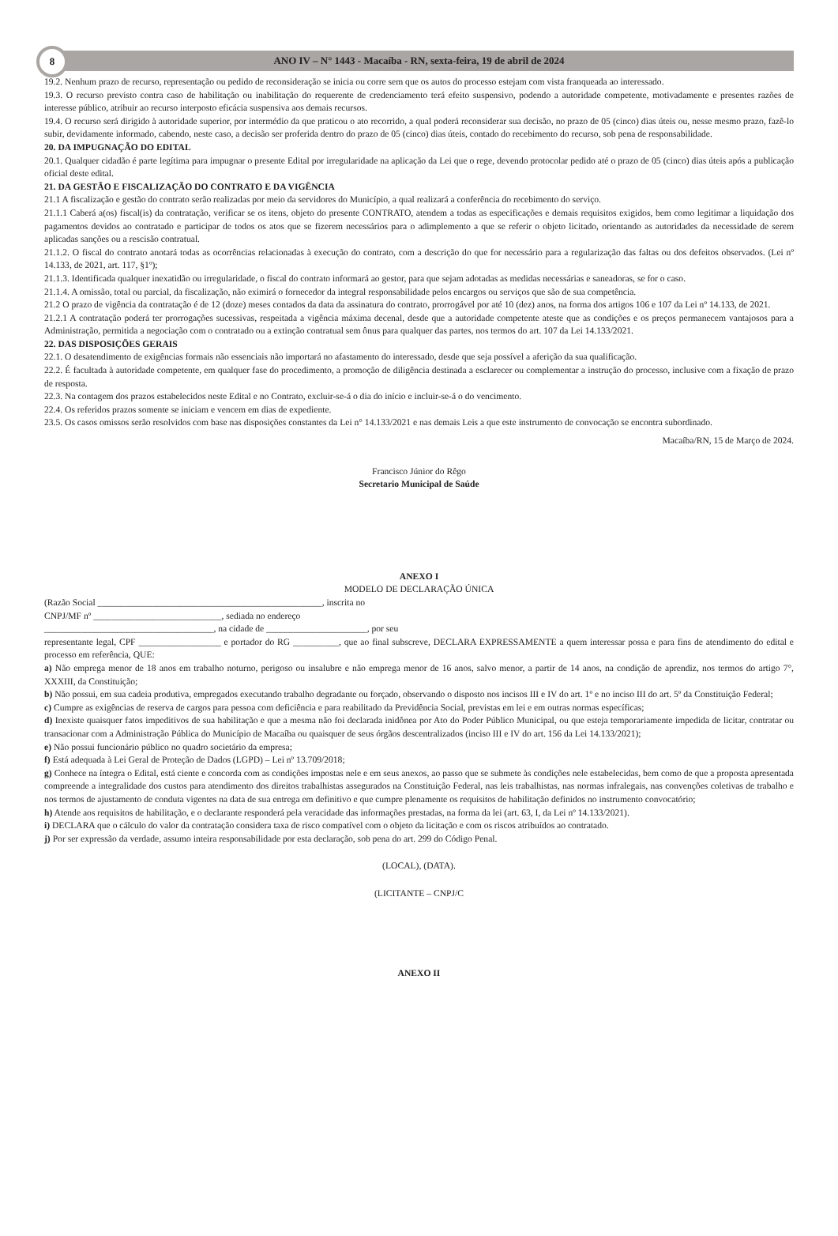8 ANO IV – N° 1443 - Macaíba - RN, sexta-feira, 19 de abril de 2024
19.2. Nenhum prazo de recurso, representação ou pedido de reconsideração se inicia ou corre sem que os autos do processo estejam com vista franqueada ao interessado.
19.3. O recurso previsto contra caso de habilitação ou inabilitação do requerente de credenciamento terá efeito suspensivo, podendo a autoridade competente, motivadamente e presentes razões de interesse público, atribuir ao recurso interposto eficácia suspensiva aos demais recursos.
19.4. O recurso será dirigido à autoridade superior, por intermédio da que praticou o ato recorrido, a qual poderá reconsiderar sua decisão, no prazo de 05 (cinco) dias úteis ou, nesse mesmo prazo, fazê-lo subir, devidamente informado, cabendo, neste caso, a decisão ser proferida dentro do prazo de 05 (cinco) dias úteis, contado do recebimento do recurso, sob pena de responsabilidade.
20. DA IMPUGNAÇÃO DO EDITAL
20.1. Qualquer cidadão é parte legítima para impugnar o presente Edital por irregularidade na aplicação da Lei que o rege, devendo protocolar pedido até o prazo de 05 (cinco) dias úteis após a publicação oficial deste edital.
21. DA GESTÃO E FISCALIZAÇÃO DO CONTRATO E DA VIGÊNCIA
21.1 A fiscalização e gestão do contrato serão realizadas por meio da servidores do Município, a qual realizará a conferência do recebimento do serviço.
21.1.1 Caberá a(os) fiscal(is) da contratação, verificar se os itens, objeto do presente CONTRATO, atendem a todas as especificações e demais requisitos exigidos, bem como legitimar a liquidação dos pagamentos devidos ao contratado e participar de todos os atos que se fizerem necessários para o adimplemento a que se referir o objeto licitado, orientando as autoridades da necessidade de serem aplicadas sanções ou a rescisão contratual.
21.1.2. O fiscal do contrato anotará todas as ocorrências relacionadas à execução do contrato, com a descrição do que for necessário para a regularização das faltas ou dos defeitos observados. (Lei nº 14.133, de 2021, art. 117, §1º);
21.1.3. Identificada qualquer inexatidão ou irregularidade, o fiscal do contrato informará ao gestor, para que sejam adotadas as medidas necessárias e saneadoras, se for o caso.
21.1.4. A omissão, total ou parcial, da fiscalização, não eximirá o fornecedor da integral responsabilidade pelos encargos ou serviços que são de sua competência.
21.2 O prazo de vigência da contratação é de 12 (doze) meses contados da data da assinatura do contrato, prorrogável por até 10 (dez) anos, na forma dos artigos 106 e 107 da Lei nº 14.133, de 2021.
21.2.1 A contratação poderá ter prorrogações sucessivas, respeitada a vigência máxima decenal, desde que a autoridade competente ateste que as condições e os preços permanecem vantajosos para a Administração, permitida a negociação com o contratado ou a extinção contratual sem ônus para qualquer das partes, nos termos do art. 107 da Lei 14.133/2021.
22. DAS DISPOSIÇÕES GERAIS
22.1. O desatendimento de exigências formais não essenciais não importará no afastamento do interessado, desde que seja possível a aferição da sua qualificação.
22.2. É facultada à autoridade competente, em qualquer fase do procedimento, a promoção de diligência destinada a esclarecer ou complementar a instrução do processo, inclusive com a fixação de prazo de resposta.
22.3. Na contagem dos prazos estabelecidos neste Edital e no Contrato, excluir-se-á o dia do início e incluir-se-á o do vencimento.
22.4. Os referidos prazos somente se iniciam e vencem em dias de expediente.
23.5. Os casos omissos serão resolvidos com base nas disposições constantes da Lei n° 14.133/2021 e nas demais Leis a que este instrumento de convocação se encontra subordinado.
Macaíba/RN, 15 de Março de 2024.
Francisco Júnior do Rêgo
Secretario Municipal de Saúde
ANEXO I
MODELO DE DECLARAÇÃO ÚNICA
(Razão Social _________________________________________________, inscrita no
CNPJ/MF nº ____________________________, sediada no endereço
_____________________________________, na cidade de ______________________, por seu
representante legal, CPF __________________ e portador do RG __________, que ao final subscreve, DECLARA EXPRESSAMENTE a quem interessar possa e para fins de atendimento do edital e processo em referência, QUE:
a) Não emprega menor de 18 anos em trabalho noturno, perigoso ou insalubre e não emprega menor de 16 anos, salvo menor, a partir de 14 anos, na condição de aprendiz, nos termos do artigo 7°, XXXIII, da Constituição;
b) Não possui, em sua cadeia produtiva, empregados executando trabalho degradante ou forçado, observando o disposto nos incisos III e IV do art. 1º e no inciso III do art. 5º da Constituição Federal;
c) Cumpre as exigências de reserva de cargos para pessoa com deficiência e para reabilitado da Previdência Social, previstas em lei e em outras normas específicas;
d) Inexiste quaisquer fatos impeditivos de sua habilitação e que a mesma não foi declarada inidônea por Ato do Poder Público Municipal, ou que esteja temporariamente impedida de licitar, contratar ou transacionar com a Administração Pública do Município de Macaíba ou quaisquer de seus órgãos descentralizados (inciso III e IV do art. 156 da Lei 14.133/2021);
e) Não possui funcionário público no quadro societário da empresa;
f) Está adequada à Lei Geral de Proteção de Dados (LGPD) – Lei nº 13.709/2018;
g) Conhece na íntegra o Edital, está ciente e concorda com as condições impostas nele e em seus anexos, ao passo que se submete às condições nele estabelecidas, bem como de que a proposta apresentada compreende a integralidade dos custos para atendimento dos direitos trabalhistas assegurados na Constituição Federal, nas leis trabalhistas, nas normas infralegais, nas convenções coletivas de trabalho e nos termos de ajustamento de conduta vigentes na data de sua entrega em definitivo e que cumpre plenamente os requisitos de habilitação definidos no instrumento convocatório;
h) Atende aos requisitos de habilitação, e o declarante responderá pela veracidade das informações prestadas, na forma da lei (art. 63, I, da Lei nº 14.133/2021).
i) DECLARA que o cálculo do valor da contratação considera taxa de risco compatível com o objeto da licitação e com os riscos atribuídos ao contratado.
j) Por ser expressão da verdade, assumo inteira responsabilidade por esta declaração, sob pena do art. 299 do Código Penal.
(LOCAL), (DATA).
(LICITANTE – CNPJ/C
ANEXO II